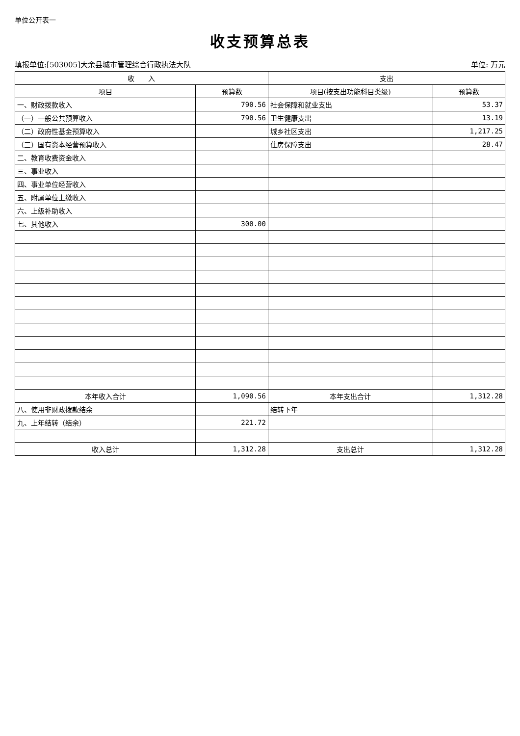单位公开表一
收支预算总表
填报单位:[503005]大余县城市管理综合行政执法大队 单位: 万元
| 收 入 | | 支出 | |
| --- | --- | --- | --- |
| 项目 | 预算数 | 项目(按支出功能科目类级) | 预算数 |
| 一、财政拨款收入 | 790.56 | 社会保障和就业支出 | 53.37 |
| （一）一般公共预算收入 | 790.56 | 卫生健康支出 | 13.19 |
| （二）政府性基金预算收入 | | 城乡社区支出 | 1,217.25 |
| （三）国有资本经营预算收入 | | 住房保障支出 | 28.47 |
| 二、教育收费资金收入 | | | |
| 三、事业收入 | | | |
| 四、事业单位经营收入 | | | |
| 五、附属单位上缴收入 | | | |
| 六、上级补助收入 | | | |
| 七、其他收入 | 300.00 | | |
| 本年收入合计 | 1,090.56 | 本年支出合计 | 1,312.28 |
| 八、使用非财政拨款结余 | | 结转下年 | |
| 九、上年结转（结余） | 221.72 | | |
| 收入总计 | 1,312.28 | 支出总计 | 1,312.28 |